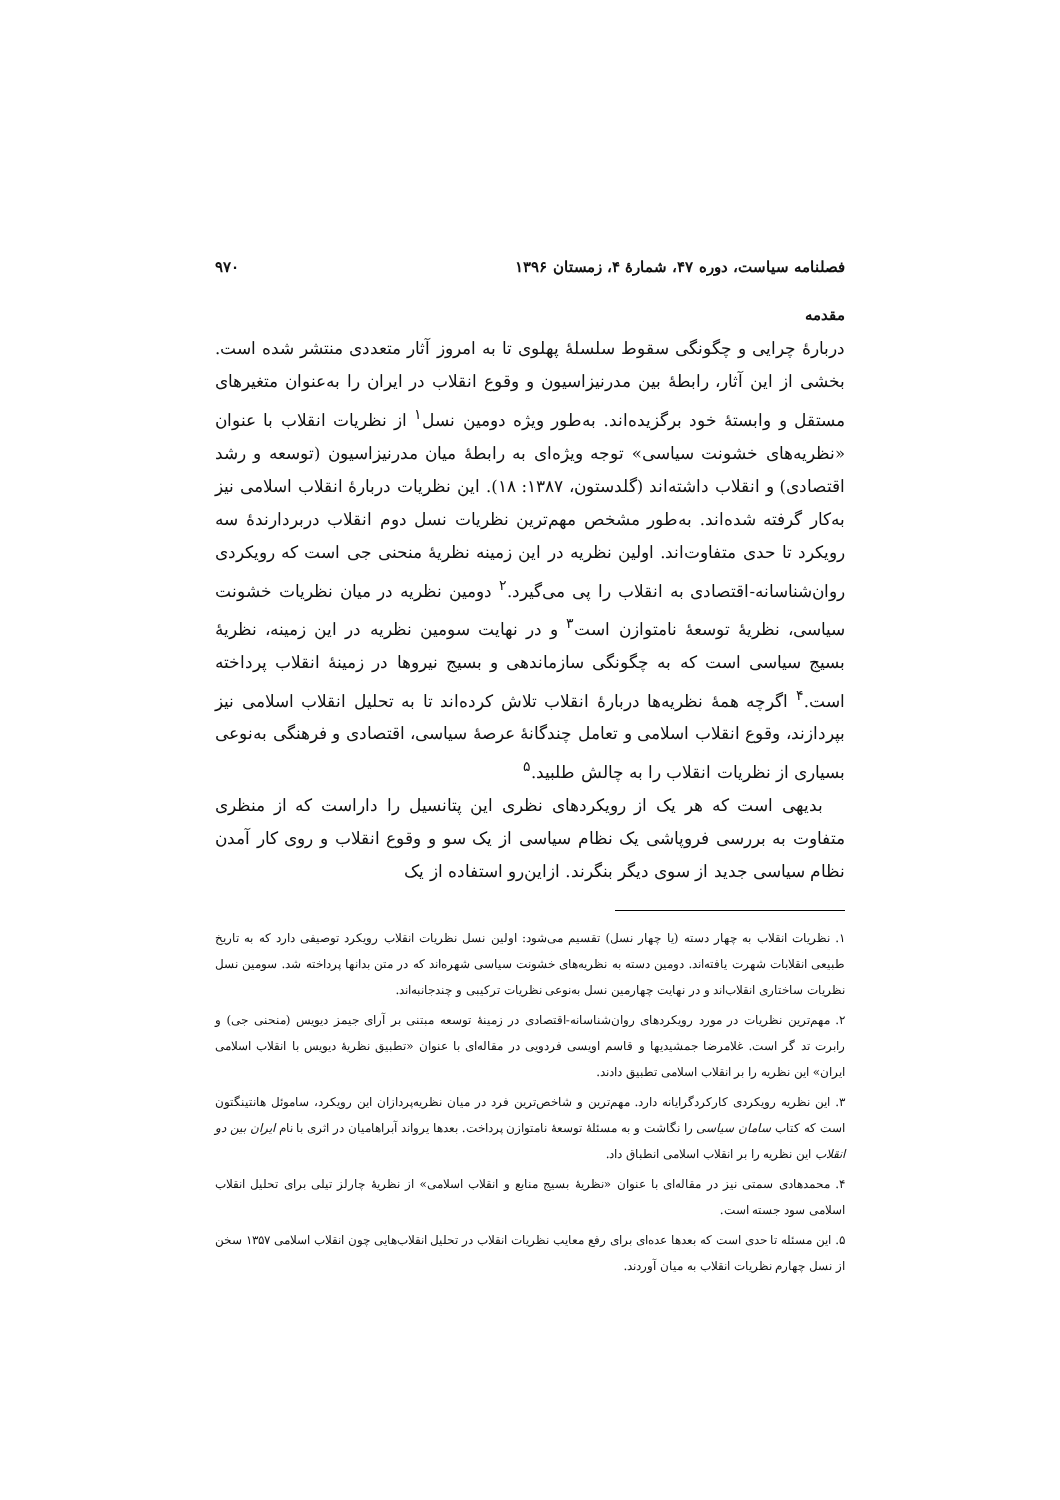فصلنامه سیاست، دوره ۴۷، شمارهٔ ۴، زمستان ۱۳۹۶ ۹۷۰
مقدمه
دربارهٔ چرایی و چگونگی سقوط سلسلهٔ پهلوی تا به امروز آثار متعددی منتشر شده است. بخشی از این آثار، رابطهٔ بین مدرنیزاسیون و وقوع انقلاب در ایران را به‌عنوان متغیرهای مستقل و وابستهٔ خود برگزیده‌اند. به‌طور ویژه دومین نسل<sup>۱</sup> از نظریات انقلاب با عنوان «نظریه‌های خشونت سیاسی» توجه ویژه‌ای به رابطهٔ میان مدرنیزاسیون (توسعه و رشد اقتصادی) و انقلاب داشته‌اند (گلدستون، ۱۳۸۷: ۱۸). این نظریات دربارهٔ انقلاب اسلامی نیز به‌کار گرفته شده‌اند. به‌طور مشخص مهم‌ترین نظریات نسل دوم انقلاب دربردارندهٔ سه رویکرد تا حدی متفاوت‌اند. اولین نظریه در این زمینه نظریهٔ منحنی جی است که رویکردی روان‌شناسانه-اقتصادی به انقلاب را پی می‌گیرد.<sup>۲</sup> دومین نظریه در میان نظریات خشونت سیاسی، نظریهٔ توسعهٔ نامتوازن است<sup>۳</sup> و در نهایت سومین نظریه در این زمینه، نظریهٔ بسیج سیاسی است که به چگونگی سازماندهی و بسیج نیروها در زمینهٔ انقلاب پرداخته است.<sup>۴</sup> اگرچه همهٔ نظریه‌ها دربارهٔ انقلاب تلاش کرده‌اند تا به تحلیل انقلاب اسلامی نیز بپردازند، وقوع انقلاب اسلامی و تعامل چندگانهٔ عرصهٔ سیاسی، اقتصادی و فرهنگی به‌نوعی بسیاری از نظریات انقلاب را به چالش طلبید.<sup>۵</sup>
بدیهی است که هر یک از رویکردهای نظری این پتانسیل را داراست که از منظری متفاوت به بررسی فروپاشی یک نظام سیاسی از یک سو و وقوع انقلاب و روی کار آمدن نظام سیاسی جدید از سوی دیگر بنگرند. ازاین‌رو استفاده از یک
۱. نظریات انقلاب به چهار دسته (یا چهار نسل) تقسیم می‌شود: اولین نسل نظریات انقلاب رویکرد توصیفی دارد که به تاریخ طبیعی انقلابات شهرت یافته‌اند. دومین دسته به نظریه‌های خشونت سیاسی شهره‌اند که در متن بدانها پرداخته شد. سومین نسل نظریات ساختاری انقلاب‌اند و در نهایت چهارمین نسل به‌نوعی نظریات ترکیبی و چندجانبه‌اند.
۲. مهم‌ترین نظریات در مورد رویکردهای روان‌شناسانه-اقتصادی در زمینهٔ توسعه مبتنی بر آرای جیمز دیویس (منحنی جی) و رابرت تد گر است. غلامرضا جمشیدیها و قاسم اویسی فردویی در مقاله‌ای با عنوان «تطبیق نظریهٔ دیویس با انقلاب اسلامی ایران» این نظریه را بر انقلاب اسلامی تطبیق دادند.
۳. این نظریه رویکردی کارکردگرایانه دارد. مهم‌ترین و شاخص‌ترین فرد در میان نظریه‌پردازان این رویکرد، ساموئل هانتینگتون است که کتاب سامان سیاسی را نگاشت و به مسئلهٔ توسعهٔ نامتوازن پرداخت. بعدها یرواند آبراهامیان در اثری با نام ایران بین دو انقلاب این نظریه را بر انقلاب اسلامی انطباق داد.
۴. محمدهادی سمتی نیز در مقاله‌ای با عنوان «نظریهٔ بسیج منابع و انقلاب اسلامی» از نظریهٔ چارلز تیلی برای تحلیل انقلاب اسلامی سود جسته است.
۵. این مسئله تا حدی است که بعدها عده‌ای برای رفع معایب نظریات انقلاب در تحلیل انقلاب‌هایی چون انقلاب اسلامی ۱۳۵۷ سخن از نسل چهارم نظریات انقلاب به میان آوردند.